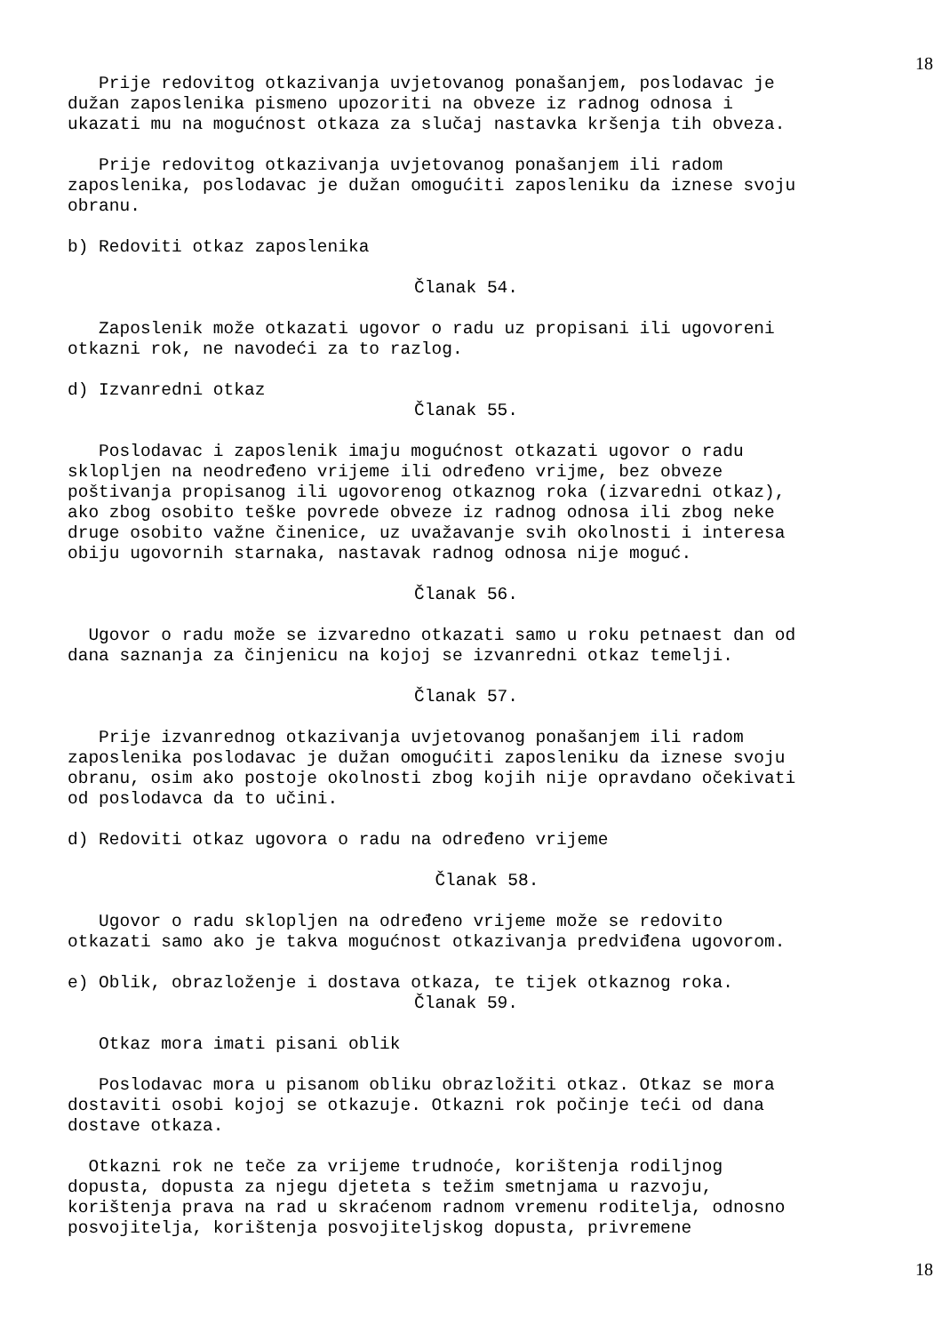18
Prije redovitog otkazivanja uvjetovanog ponašanjem, poslodavac je dužan zaposlenika pismeno upozoriti na obveze iz radnog odnosa i ukazati mu na mogućnost otkaza za slučaj nastavka kršenja tih obveza.
Prije redovitog otkazivanja uvjetovanog ponašanjem ili radom zaposlenika, poslodavac je dužan omogućiti zaposleniku da iznese svoju obranu.
b) Redoviti otkaz zaposlenika
Članak 54.
Zaposlenik može otkazati ugovor o radu uz propisani ili ugovoreni otkazni rok, ne navodeći za to razlog.
d) Izvanredni otkaz
Članak 55.
Poslodavac i zaposlenik imaju mogućnost otkazati ugovor o radu sklopljen na neodređeno vrijeme ili određeno vrijme, bez obveze poštivanja propisanog ili ugovorenog otkaznog roka (izvaredni otkaz), ako zbog osobito teške povrede obveze iz radnog odnosa ili zbog neke druge osobito važne činenice, uz uvažavanje svih okolnosti i interesa obiju ugovornih starnaka, nastavak radnog odnosa nije moguć.
Članak 56.
Ugovor o radu može se izvaredno otkazati samo u roku petnaest dan od dana saznanja za činjenicu na kojoj se izvanredni otkaz temelji.
Članak 57.
Prije izvanrednog otkazivanja uvjetovanog ponašanjem ili radom zaposlenika poslodavac je dužan omogućiti zaposleniku da iznese svoju obranu, osim ako postoje okolnosti zbog kojih nije opravdano očekivati od poslodavca da to učini.
d) Redoviti otkaz ugovora o radu na određeno vrijeme
Članak 58.
Ugovor o radu sklopljen na određeno vrijeme može se redovito otkazati samo ako je takva mogućnost otkazivanja predviđena ugovorom.
e) Oblik, obrazloženje i dostava otkaza, te tijek otkaznog roka.
Članak 59.
Otkaz mora imati pisani oblik
Poslodavac mora u pisanom obliku obrazložiti otkaz. Otkaz se mora dostaviti osobi kojoj se otkazuje. Otkazni rok počinje teći od dana dostave otkaza.
Otkazni rok ne teče za vrijeme trudnoće, korištenja rodiljnog dopusta, dopusta za njegu djeteta s težim smetnjama u razvoju, korištenja prava na rad u skraćenom radnom vremenu roditelja, odnosno posvojitelja, korištenja posvojiteljskog dopusta, privremene
18